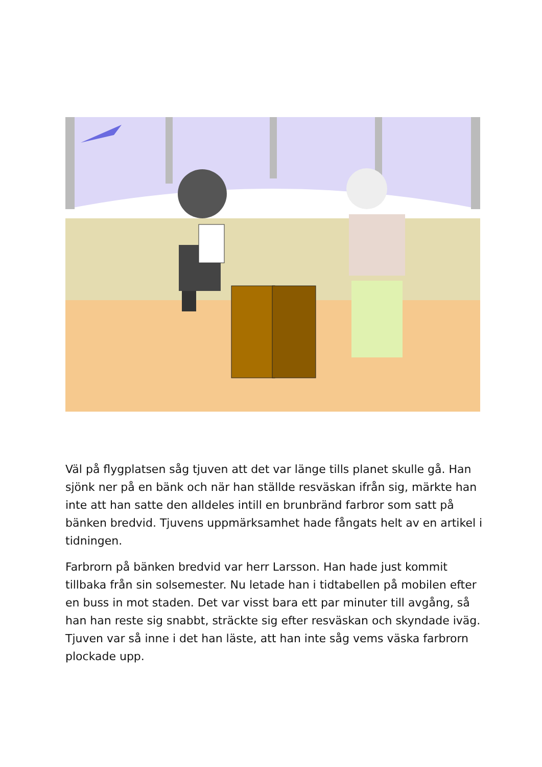Väl på flygplatsen såg tjuven att det var länge tills planet skulle gå. Han sjönk ner på en bänk och när han ställde resväskan ifrån sig, märkte han inte att han satte den alldeles intill en brunbränd farbror som satt på bänken bredvid. Tjuvens uppmärksamhet hade fångats helt av en artikel i tidningen.
Farbrorn på bänken bredvid var herr Larsson. Han hade just kommit tillbaka från sin solsemester. Nu letade han i tidtabellen på mobilen efter en buss in mot staden. Det var visst bara ett par minuter till avgång, så han han reste sig snabbt, sträckte sig efter resväskan och skyndade iväg. Tjuven var så inne i det han läste, att han inte såg vems väska farbrorn plockade upp.